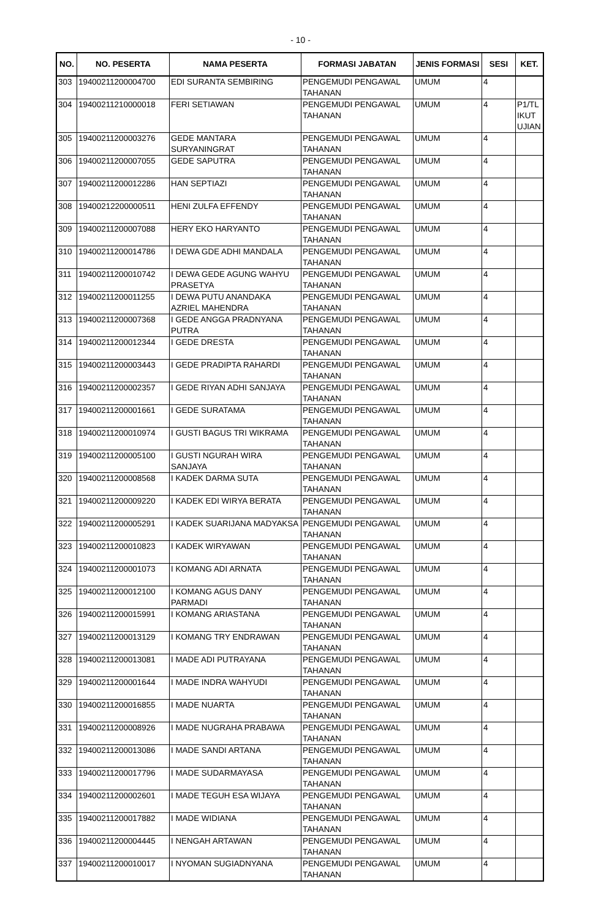- 10 -
| NO. | NO. PESERTA | NAMA PESERTA | FORMASI JABATAN | JENIS FORMASI | SESI | KET. |
| --- | --- | --- | --- | --- | --- | --- |
| 303 | 19400211200004700 | EDI SURANTA SEMBIRING | PENGEMUDI PENGAWAL TAHANAN | UMUM | 4 | |
| 304 | 19400211210000018 | FERI SETIAWAN | PENGEMUDI PENGAWAL TAHANAN | UMUM | 4 | P1/TL IKUT UJIAN |
| 305 | 19400211200003276 | GEDE MANTARA SURYANINGRAT | PENGEMUDI PENGAWAL TAHANAN | UMUM | 4 | |
| 306 | 19400211200007055 | GEDE SAPUTRA | PENGEMUDI PENGAWAL TAHANAN | UMUM | 4 | |
| 307 | 19400211200012286 | HAN SEPTIAZI | PENGEMUDI PENGAWAL TAHANAN | UMUM | 4 | |
| 308 | 19400212200000511 | HENI ZULFA EFFENDY | PENGEMUDI PENGAWAL TAHANAN | UMUM | 4 | |
| 309 | 19400211200007088 | HERY EKO HARYANTO | PENGEMUDI PENGAWAL TAHANAN | UMUM | 4 | |
| 310 | 19400211200014786 | I DEWA GDE ADHI MANDALA | PENGEMUDI PENGAWAL TAHANAN | UMUM | 4 | |
| 311 | 19400211200010742 | I DEWA GEDE AGUNG WAHYU PRASETYA | PENGEMUDI PENGAWAL TAHANAN | UMUM | 4 | |
| 312 | 19400211200011255 | I DEWA PUTU ANANDAKA AZRIEL MAHENDRA | PENGEMUDI PENGAWAL TAHANAN | UMUM | 4 | |
| 313 | 19400211200007368 | I GEDE ANGGA PRADNYANA PUTRA | PENGEMUDI PENGAWAL TAHANAN | UMUM | 4 | |
| 314 | 19400211200012344 | I GEDE DRESTA | PENGEMUDI PENGAWAL TAHANAN | UMUM | 4 | |
| 315 | 19400211200003443 | I GEDE PRADIPTA RAHARDI | PENGEMUDI PENGAWAL TAHANAN | UMUM | 4 | |
| 316 | 19400211200002357 | I GEDE RIYAN ADHI SANJAYA | PENGEMUDI PENGAWAL TAHANAN | UMUM | 4 | |
| 317 | 19400211200001661 | I GEDE SURATAMA | PENGEMUDI PENGAWAL TAHANAN | UMUM | 4 | |
| 318 | 19400211200010974 | I GUSTI BAGUS TRI WIKRAMA | PENGEMUDI PENGAWAL TAHANAN | UMUM | 4 | |
| 319 | 19400211200005100 | I GUSTI NGURAH WIRA SANJAYA | PENGEMUDI PENGAWAL TAHANAN | UMUM | 4 | |
| 320 | 19400211200008568 | I KADEK DARMA SUTA | PENGEMUDI PENGAWAL TAHANAN | UMUM | 4 | |
| 321 | 19400211200009220 | I KADEK EDI WIRYA BERATA | PENGEMUDI PENGAWAL TAHANAN | UMUM | 4 | |
| 322 | 19400211200005291 | I KADEK SUARIJANA MADYAKSA | PENGEMUDI PENGAWAL TAHANAN | UMUM | 4 | |
| 323 | 19400211200010823 | I KADEK WIRYAWAN | PENGEMUDI PENGAWAL TAHANAN | UMUM | 4 | |
| 324 | 19400211200001073 | I KOMANG ADI ARNATA | PENGEMUDI PENGAWAL TAHANAN | UMUM | 4 | |
| 325 | 19400211200012100 | I KOMANG AGUS DANY PARMADI | PENGEMUDI PENGAWAL TAHANAN | UMUM | 4 | |
| 326 | 19400211200015991 | I KOMANG ARIASTANA | PENGEMUDI PENGAWAL TAHANAN | UMUM | 4 | |
| 327 | 19400211200013129 | I KOMANG TRY ENDRAWAN | PENGEMUDI PENGAWAL TAHANAN | UMUM | 4 | |
| 328 | 19400211200013081 | I MADE ADI PUTRAYANA | PENGEMUDI PENGAWAL TAHANAN | UMUM | 4 | |
| 329 | 19400211200001644 | I MADE INDRA WAHYUDI | PENGEMUDI PENGAWAL TAHANAN | UMUM | 4 | |
| 330 | 19400211200016855 | I MADE NUARTA | PENGEMUDI PENGAWAL TAHANAN | UMUM | 4 | |
| 331 | 19400211200008926 | I MADE NUGRAHA PRABAWA | PENGEMUDI PENGAWAL TAHANAN | UMUM | 4 | |
| 332 | 19400211200013086 | I MADE SANDI ARTANA | PENGEMUDI PENGAWAL TAHANAN | UMUM | 4 | |
| 333 | 19400211200017796 | I MADE SUDARMAYASA | PENGEMUDI PENGAWAL TAHANAN | UMUM | 4 | |
| 334 | 19400211200002601 | I MADE TEGUH ESA WIJAYA | PENGEMUDI PENGAWAL TAHANAN | UMUM | 4 | |
| 335 | 19400211200017882 | I MADE WIDIANA | PENGEMUDI PENGAWAL TAHANAN | UMUM | 4 | |
| 336 | 19400211200004445 | I NENGAH ARTAWAN | PENGEMUDI PENGAWAL TAHANAN | UMUM | 4 | |
| 337 | 19400211200010017 | I NYOMAN SUGIADNYANA | PENGEMUDI PENGAWAL TAHANAN | UMUM | 4 | |